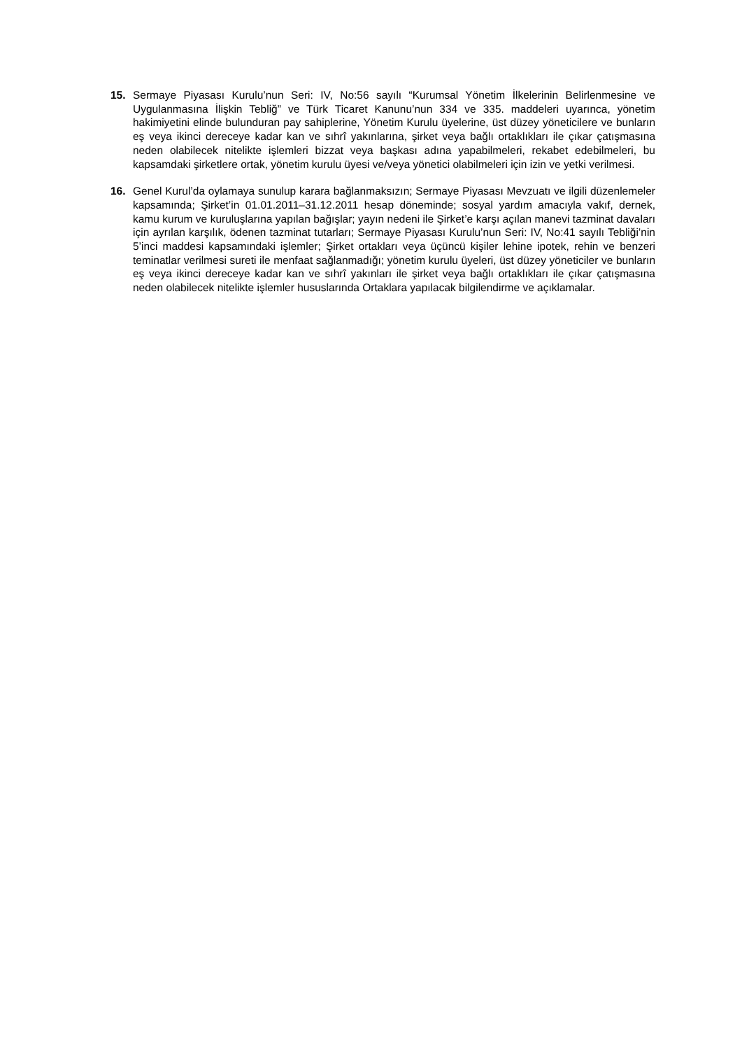15. Sermaye Piyasası Kurulu’nun Seri: IV, No:56 sayılı “Kurumsal Yönetim İlkelerinin Belirlenmesine ve Uygulanmasına İlişkin Tebliğ” ve Türk Ticaret Kanunu’nun 334 ve 335. maddeleri uyarınca, yönetim hakimiyetini elinde bulunduran pay sahiplerine, Yönetim Kurulu üyelerine, üst düzey yöneticilere ve bunların eş veya ikinci dereceye kadar kan ve sıhrî yakınlarına, şirket veya bağlı ortaklıkları ile çıkar çatışmasına neden olabilecek nitelikte işlemleri bizzat veya başkası adına yapabilmeleri, rekabet edebilmeleri, bu kapsamdaki şirketlere ortak, yönetim kurulu üyesi ve/veya yönetici olabilmeleri için izin ve yetki verilmesi.
16. Genel Kurul’da oylamaya sunulup karara bağlanmaksızın; Sermaye Piyasası Mevzuatı ve ilgili düzenlemeler kapsamında; Şirket’in 01.01.2011–31.12.2011 hesap döneminde; sosyal yardım amacıyla vakıf, dernek, kamu kurum ve kuruluşlarına yapılan bağışlar; yayın nedeni ile Şirket’e karşı açılan manevi tazminat davaları için ayrılan karşılık, ödenen tazminat tutarları; Sermaye Piyasası Kurulu’nun Seri: IV, No:41 sayılı Tebliği’nin 5’inci maddesi kapsamındaki işlemler; Şirket ortakları veya üçüncü kişiler lehine ipotek, rehin ve benzeri teminatlar verilmesi sureti ile menfaat sağlanmadığı; yönetim kurulu üyeleri, üst düzey yöneticiler ve bunların eş veya ikinci dereceye kadar kan ve sıhrî yakınları ile şirket veya bağlı ortaklıkları ile çıkar çatışmasına neden olabilecek nitelikte işlemler hususlarında Ortaklara yapılacak bilgilendirme ve açıklamalar.